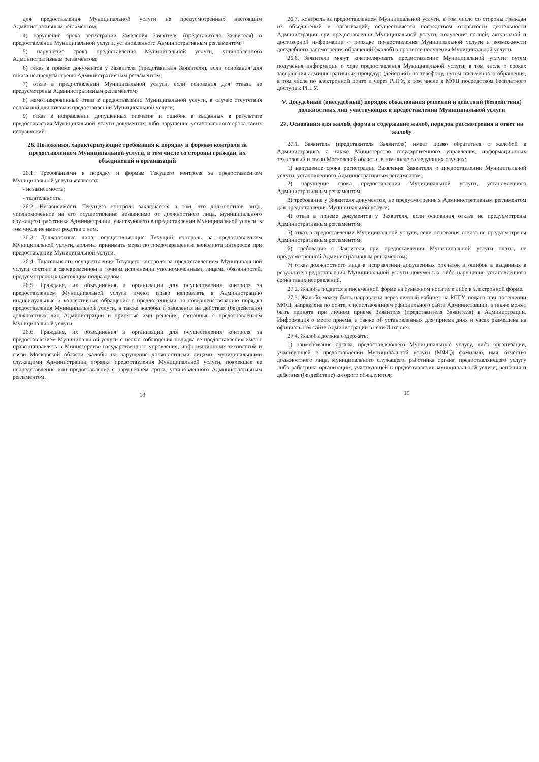для предоставления Муниципальной услуги не предусмотренных настоящим Административным регламентом;
4) нарушение срока регистрации Заявления Заявителя (представителя Заявителя) о предоставлении Муниципальной услуги, установленного Административным регламентом;
5) нарушение срока предоставления Муниципальной услуги, установленного Административным регламентом;
6) отказ в приеме документов у Заявителя (представителя Заявителя), если основания для отказа не предусмотрены Административным регламентом;
7) отказ в предоставлении Муниципальной услуги, если основания для отказа не предусмотрены Административным регламентом;
8) немотивированный отказ в предоставлении Муниципальной услуги, в случае отсутствия оснований для отказа в предоставлении Муниципальной услуги;
9) отказ в исправлении допущенных опечаток и ошибок в выданных в результате предоставления Муниципальной услуги документах либо нарушение установленного срока таких исправлений.
26. Положения, характеризующие требования к порядку и формам контроля за предоставлением Муниципальной услуги, в том числе со стороны граждан, их объединений и организаций
26.1. Требованиями к порядку и формам Текущего контроля за предоставлением Муниципальной услуги являются:
- независимость;
- тщательность.
26.2. Независимость Текущего контроля заключается в том, что должностное лицо, уполномоченное на его осуществление независимо от должностного лица, муниципального служащего, работника Администрации, участвующего в предоставлении Муниципальной услуги, в том числе не имеет родства с ним.
26.3. Должностные лица, осуществляющие Текущий контроль за предоставлением Муниципальной услуги, должны принимать меры по предотвращению конфликта интересов при предоставлении Муниципальной услуги.
26.4. Тщательность осуществления Текущего контроля за предоставлением Муниципальной услуги состоит в своевременном и точном исполнении уполномоченными лицами обязанностей, предусмотренных настоящим подразделом.
26.5. Граждане, их объединения и организации для осуществления контроля за предоставлением Муниципальной услуги имеют право направлять в Администрацию индивидуальные и коллективные обращения с предложениями по совершенствованию порядка предоставления Муниципальной услуги, а также жалобы и заявления на действия (бездействия) должностных лиц Администрации и принятые ими решения, связанные с предоставлением Муниципальной услуги.
26.6. Граждане, их объединения и организации для осуществления контроля за предоставлением Муниципальной услуги с целью соблюдения порядка ее предоставления имеют право направлять в Министерство государственного управления, информационных технологий и связи Московской области жалобы на нарушение должностными лицами, муниципальными служащими Администрации порядка предоставления Муниципальной услуги, повлекшее ее непредставление или предоставление с нарушением срока, установленного Административным регламентом.
18
26.7. Контроль за предоставлением Муниципальной услуги, в том числе со стороны граждан их объединений и организаций, осуществляется посредством открытости деятельности Администрации при предоставлении Муниципальной услуги, получения полной, актуальной и достоверной информации о порядке предоставления Муниципальной услуги и возможности досудебного рассмотрения обращений (жалоб) в процессе получения Муниципальной услуги.
26.8. Заявители могут контролировать предоставление Муниципальной услуги путем получения информации о ходе предоставления Муниципальной услуги, в том числе о сроках завершения административных процедур (действий) по телефону, путем письменного обращения, в том числе по электронной почте и через РПГУ, в том числе в МФЦ посредством бесплатного доступа к РПГУ.
V. Досудебный (внесудебный) порядок обжалования решений и действий (бездействия) должностных лиц участвующих в предоставлении Муниципальной услуги
27. Основания для жалоб, форма и содержание жалоб, порядок рассмотрения и ответ на жалобу
27.1. Заявитель (представитель Заявителя) имеет право обратиться с жалобой в Администрацию, а также Министерство государственного управления, информационных технологий и связи Московской области, в том числе в следующих случаях:
1) нарушение срока регистрации Заявления Заявителя о предоставлении Муниципальной услуги, установленного Административным регламентом;
2) нарушение срока предоставления Муниципальной услуги, установленного Административным регламентом;
3) требование у Заявителя документов, не предусмотренных Административным регламентом для предоставления Муниципальной услуги;
4) отказ в приеме документов у Заявителя, если основания отказа не предусмотрены Административным регламентом;
5) отказ в предоставлении Муниципальной услуги, если основания отказа не предусмотрены Административным регламентом;
6) требование с Заявителя при предоставлении Муниципальной услуги платы, не предусмотренной Административным регламентом;
7) отказ должностного лица в исправлении допущенных опечаток и ошибок в выданных в результате предоставления Муниципальной услуги документах либо нарушение установленного срока таких исправлений.
27.2. Жалоба подается в письменной форме на бумажном носителе либо в электронной форме.
27.3. Жалоба может быть направлена через личный кабинет на РПГУ, подана при посещении МФЦ, направлена по почте, с использованием официального сайта Администрации, а также может быть принята при личном приеме Заявителя (представителя Заявителя) в Администрации. Информация о месте приема, а также об установленных для приема днях и часах размещена на официальном сайте Администрации в сети Интернет.
27.4. Жалоба должна содержать:
1) наименование органа, предоставляющего Муниципальную услугу, либо организации, участвующей в предоставлении Муниципальной услуги (МФЦ); фамилию, имя, отчество должностного лица, муниципального служащего, работника органа, предоставляющего услугу либо работника организации, участвующей в предоставлении муниципальной услуги, решения и действия (бездействие) которого обжалуются;
19